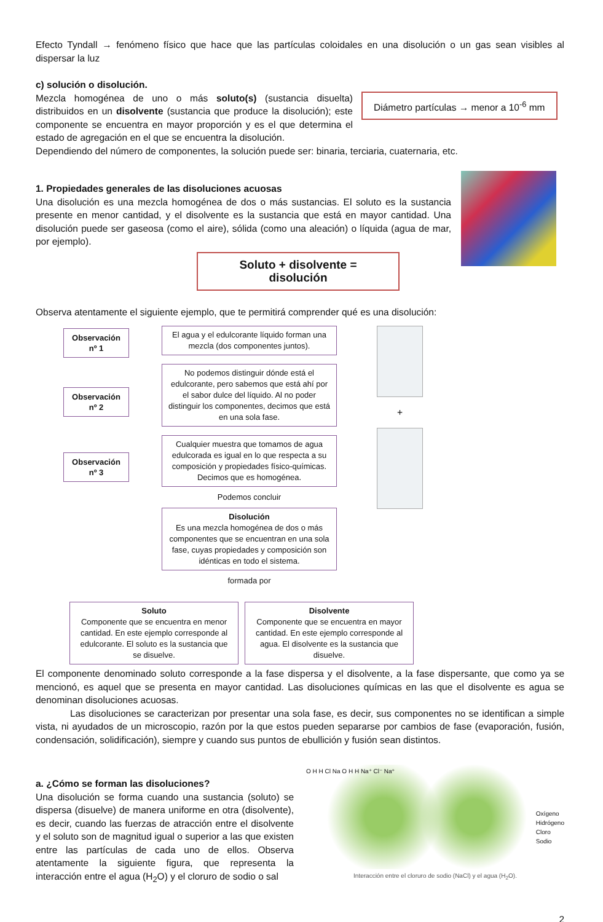Efecto Tyndall → fenómeno físico que hace que las partículas coloidales en una disolución o un gas sean visibles al dispersar la luz
c) solución o disolución.
Mezcla homogénea de uno o más soluto(s) (sustancia disuelta) distribuidos en un disolvente (sustancia que produce la disolución); este componente se encuentra en mayor proporción y es el que determina el estado de agregación en el que se encuentra la disolución.
Diámetro partículas → menor a 10<sup>-6</sup> mm
Dependiendo del número de componentes, la solución puede ser: binaria, terciaria, cuaternaria, etc.
1. Propiedades generales de las disoluciones acuosas
Una disolución es una mezcla homogénea de dos o más sustancias. El soluto es la sustancia presente en menor cantidad, y el disolvente es la sustancia que está en mayor cantidad. Una disolución puede ser gaseosa (como el aire), sólida (como una aleación) o líquida (agua de mar, por ejemplo).
Soluto + disolvente = disolución
Observa atentamente el siguiente ejemplo, que te permitirá comprender qué es una disolución:
Observación
nº 1
Observación
nº 2
Observación
nº 3
El agua y el edulcorante líquido forman una mezcla (dos componentes juntos).
No podemos distinguir dónde está el edulcorante, pero sabemos que está ahí por el sabor dulce del líquido. Al no poder distinguir los componentes, decimos que está en una sola fase.
Cualquier muestra que tomamos de agua edulcorada es igual en lo que respecta a su composición y propiedades físico-químicas. Decimos que es homogénea.
Podemos concluir
Disolución
Es una mezcla homogénea de dos o más componentes que se encuentran en una sola fase, cuyas propiedades y composición son idénticas en todo el sistema.
formada por
+
Soluto
Componente que se encuentra en menor cantidad. En este ejemplo corresponde al edulcorante. El soluto es la sustancia que se disuelve.
Disolvente
Componente que se encuentra en mayor cantidad. En este ejemplo corresponde al agua. El disolvente es la sustancia que disuelve.
El componente denominado soluto corresponde a la fase dispersa y el disolvente, a la fase dispersante, que como ya se mencionó, es aquel que se presenta en mayor cantidad. Las disoluciones químicas en las que el disolvente es agua se denominan disoluciones acuosas.
Las disoluciones se caracterizan por presentar una sola fase, es decir, sus componentes no se identifican a simple vista, ni ayudados de un microscopio, razón por la que estos pueden separarse por cambios de fase (evaporación, fusión, condensación, solidificación), siempre y cuando sus puntos de ebullición y fusión sean distintos.
a. ¿Cómo se forman las disoluciones?
Una disolución se forma cuando una sustancia (soluto) se dispersa (disuelve) de manera uniforme en otra (disolvente), es decir, cuando las fuerzas de atracción entre el disolvente y el soluto son de magnitud igual o superior a las que existen entre las partículas de cada uno de ellos. Observa atentamente la siguiente figura, que representa la interacción entre el agua (H<sub>2</sub>O) y el cloruro de sodio o sal
O H H Cl Na O H H Na⁺ Cl⁻ Na⁺
Oxígeno
Hidrógeno
Cloro
Sodio
Interacción entre el cloruro de sodio (NaCl) y el agua (H<sub>2</sub>O).
2